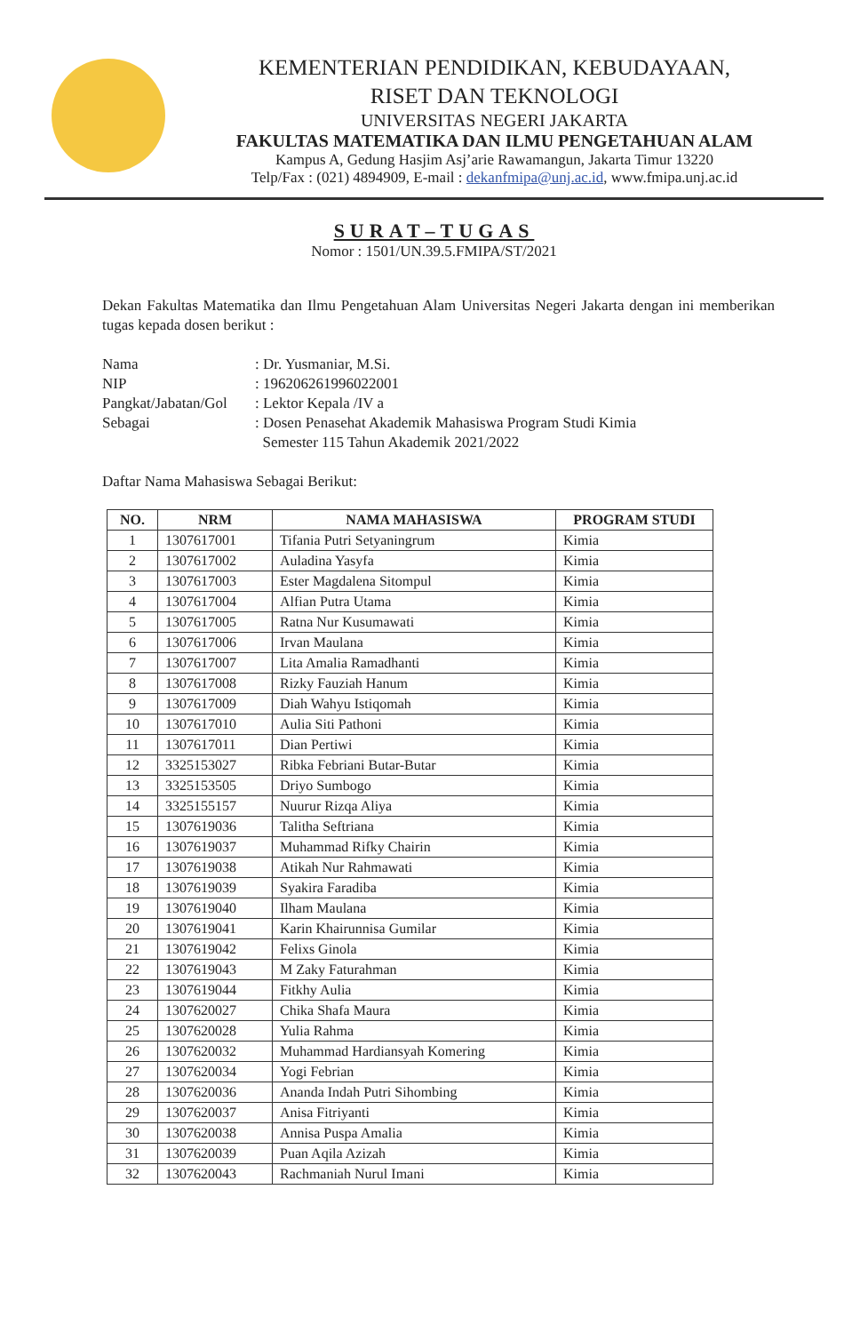KEMENTERIAN PENDIDIKAN, KEBUDAYAAN,
RISET DAN TEKNOLOGI
UNIVERSITAS NEGERI JAKARTA
FAKULTAS MATEMATIKA DAN ILMU PENGETAHUAN ALAM
Kampus A, Gedung Hasjim Asj’arie Rawamangun, Jakarta Timur 13220
Telp/Fax : (021) 4894909, E-mail : dekanfmipa@unj.ac.id, www.fmipa.unj.ac.id
SURAT–TUGAS
Nomor : 1501/UN.39.5.FMIPA/ST/2021
Dekan Fakultas Matematika dan Ilmu Pengetahuan Alam Universitas Negeri Jakarta dengan ini memberikan tugas kepada dosen berikut :
| Nama | : Dr. Yusmaniar, M.Si. |
| NIP | : 196206261996022001 |
| Pangkat/Jabatan/Gol | : Lektor Kepala /IV a |
| Sebagai | : Dosen Penasehat Akademik Mahasiswa Program Studi Kimia Semester 115 Tahun Akademik 2021/2022 |
Daftar Nama Mahasiswa Sebagai Berikut:
| NO. | NRM | NAMA MAHASISWA | PROGRAM STUDI |
| --- | --- | --- | --- |
| 1 | 1307617001 | Tifania Putri Setyaningrum | Kimia |
| 2 | 1307617002 | Auladina Yasyfa | Kimia |
| 3 | 1307617003 | Ester Magdalena Sitompul | Kimia |
| 4 | 1307617004 | Alfian Putra Utama | Kimia |
| 5 | 1307617005 | Ratna Nur Kusumawati | Kimia |
| 6 | 1307617006 | Irvan Maulana | Kimia |
| 7 | 1307617007 | Lita Amalia Ramadhanti | Kimia |
| 8 | 1307617008 | Rizky Fauziah Hanum | Kimia |
| 9 | 1307617009 | Diah Wahyu Istiqomah | Kimia |
| 10 | 1307617010 | Aulia Siti Pathoni | Kimia |
| 11 | 1307617011 | Dian Pertiwi | Kimia |
| 12 | 3325153027 | Ribka Febriani Butar-Butar | Kimia |
| 13 | 3325153505 | Driyo Sumbogo | Kimia |
| 14 | 3325155157 | Nuurur Rizqa Aliya | Kimia |
| 15 | 1307619036 | Talitha Seftriana | Kimia |
| 16 | 1307619037 | Muhammad Rifky Chairin | Kimia |
| 17 | 1307619038 | Atikah Nur Rahmawati | Kimia |
| 18 | 1307619039 | Syakira Faradiba | Kimia |
| 19 | 1307619040 | Ilham Maulana | Kimia |
| 20 | 1307619041 | Karin Khairunnisa Gumilar | Kimia |
| 21 | 1307619042 | Felixs Ginola | Kimia |
| 22 | 1307619043 | M Zaky Faturahman | Kimia |
| 23 | 1307619044 | Fitkhy Aulia | Kimia |
| 24 | 1307620027 | Chika Shafa Maura | Kimia |
| 25 | 1307620028 | Yulia Rahma | Kimia |
| 26 | 1307620032 | Muhammad Hardiansyah Komering | Kimia |
| 27 | 1307620034 | Yogi Febrian | Kimia |
| 28 | 1307620036 | Ananda Indah Putri Sihombing | Kimia |
| 29 | 1307620037 | Anisa Fitriyanti | Kimia |
| 30 | 1307620038 | Annisa Puspa Amalia | Kimia |
| 31 | 1307620039 | Puan Aqila Azizah | Kimia |
| 32 | 1307620043 | Rachmaniah Nurul Imani | Kimia |